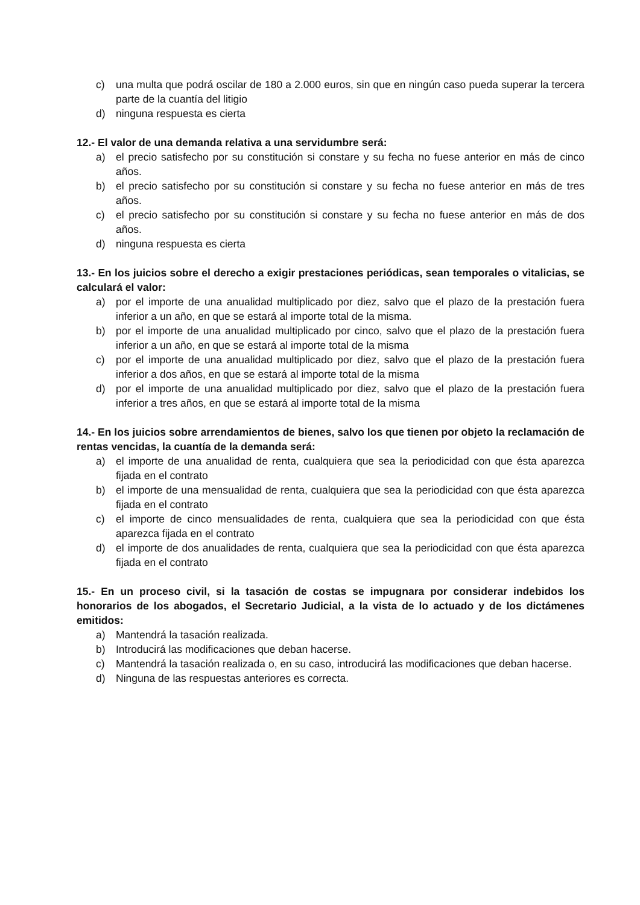c) una multa que podrá oscilar de 180 a 2.000 euros, sin que en ningún caso pueda superar la tercera parte de la cuantía del litigio
d) ninguna respuesta es cierta
12.- El valor de una demanda relativa a una servidumbre será:
a) el precio satisfecho por su constitución si constare y su fecha no fuese anterior en más de cinco años.
b) el precio satisfecho por su constitución si constare y su fecha no fuese anterior en más de tres años.
c) el precio satisfecho por su constitución si constare y su fecha no fuese anterior en más de dos años.
d) ninguna respuesta es cierta
13.- En los juicios sobre el derecho a exigir prestaciones periódicas, sean temporales o vitalicias, se calculará el valor:
a) por el importe de una anualidad multiplicado por diez, salvo que el plazo de la prestación fuera inferior a un año, en que se estará al importe total de la misma.
b) por el importe de una anualidad multiplicado por cinco, salvo que el plazo de la prestación fuera inferior a un año, en que se estará al importe total de la misma
c) por el importe de una anualidad multiplicado por diez, salvo que el plazo de la prestación fuera inferior a dos años, en que se estará al importe total de la misma
d) por el importe de una anualidad multiplicado por diez, salvo que el plazo de la prestación fuera inferior a tres años, en que se estará al importe total de la misma
14.- En los juicios sobre arrendamientos de bienes, salvo los que tienen por objeto la reclamación de rentas vencidas, la cuantía de la demanda será:
a) el importe de una anualidad de renta, cualquiera que sea la periodicidad con que ésta aparezca fijada en el contrato
b) el importe de una mensualidad de renta, cualquiera que sea la periodicidad con que ésta aparezca fijada en el contrato
c) el importe de cinco mensualidades de renta, cualquiera que sea la periodicidad con que ésta aparezca fijada en el contrato
d) el importe de dos anualidades de renta, cualquiera que sea la periodicidad con que ésta aparezca fijada en el contrato
15.- En un proceso civil, si la tasación de costas se impugnara por considerar indebidos los honorarios de los abogados, el Secretario Judicial, a la vista de lo actuado y de los dictámenes emitidos:
a) Mantendrá la tasación realizada.
b) Introducirá las modificaciones que deban hacerse.
c) Mantendrá la tasación realizada o, en su caso, introducirá las modificaciones que deban hacerse.
d) Ninguna de las respuestas anteriores es correcta.